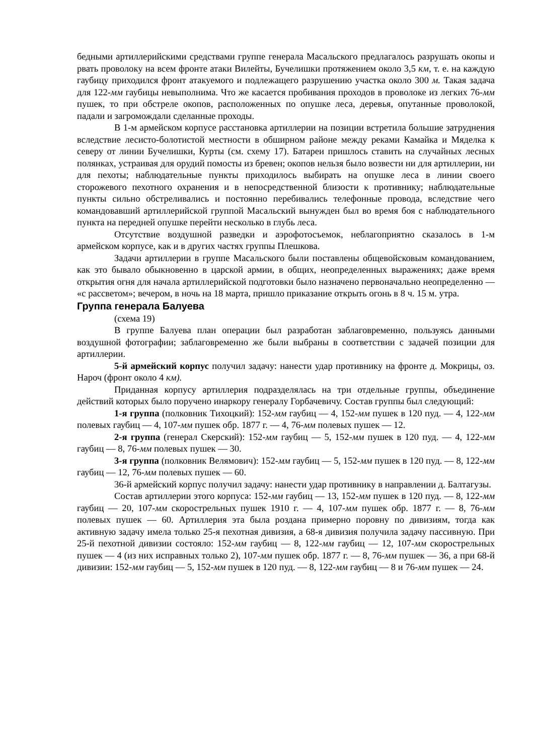бедными артиллерийскими средствами группе генерала Масальского предлагалось разрушать окопы и рвать проволоку на всем фронте атаки Вилейты, Бучелишки протяжением около 3,5 км, т. е. на каждую гаубицу приходился фронт атакуемого и подлежащего разрушению участка около 300 м. Такая задача для 122-мм гаубицы невыполнима. Что же касается пробивания проходов в проволоке из легких 76-мм пушек, то при обстреле окопов, расположенных по опушке леса, деревья, опутанные проволокой, падали и загромождали сделанные проходы.
В 1-м армейском корпусе расстановка артиллерии на позиции встретила большие затруднения вследствие лесисто-болотистой местности в обширном районе между реками Камайка и Мяделка к северу от линии Бучелишки, Курты (см. схему 17). Батареи пришлось ставить на случайных лесных полянках, устраивая для орудий помосты из бревен; окопов нельзя было возвести ни для артиллерии, ни для пехоты; наблюдательные пункты приходилось выбирать на опушке леса в линии своего сторожевого пехотного охранения и в непосредственной близости к противнику; наблюдательные пункты сильно обстреливались и постоянно перебивались телефонные провода, вследствие чего командовавший артиллерийской группой Масальский вынужден был во время боя с наблюдательного пункта на передней опушке перейти несколько в глубь леса.
Отсутствие воздушной разведки и аэрофотосъемок, неблагоприятно сказалось в 1-м армейском корпусе, как и в других частях группы Плешкова.
Задачи артиллерии в группе Масальского были поставлены общевойсковым командованием, как это бывало обыкновенно в царской армии, в общих, неопределенных выражениях; даже время открытия огня для начала артиллерийской подготовки было назначено первоначально неопределенно — «с рассветом»; вечером, в ночь на 18 марта, пришло приказание открыть огонь в 8 ч. 15 м. утра.
Группа генерала Балуева
(схема 19)
В группе Балуева план операции был разработан заблаговременно, пользуясь данными воздушной фотографии; заблаговременно же были выбраны в соответствии с задачей позиции для артиллерии.
5-й армейский корпус получил задачу: нанести удар противнику на фронте д. Мокрицы, оз. Нароч (фронт около 4 км).
Приданная корпусу артиллерия подразделялась на три отдельные группы, объединение действий которых было поручено инаркору генералу Горбачевичу. Состав группы был следующий:
1-я группа (полковник Тихоцкий): 152-мм гаубиц — 4, 152-мм пушек в 120 пуд. — 4, 122-мм полевых гаубиц — 4, 107-мм пушек обр. 1877 г. — 4, 76-мм полевых пушек — 12.
2-я группа (генерал Скерский): 152-мм гаубиц — 5, 152-мм пушек в 120 пуд. — 4, 122-мм гаубиц — 8, 76-мм полевых пушек — 30.
3-я группа (полковник Велямович): 152-мм гаубиц — 5, 152-мм пушек в 120 пуд. — 8, 122-мм гаубиц — 12, 76-мм полевых пушек — 60.
36-й армейский корпус получил задачу: нанести удар противнику в направлении д. Балтагузы.
Состав артиллерии этого корпуса: 152-мм гаубиц — 13, 152-мм пушек в 120 пуд. — 8, 122-мм гаубиц — 20, 107-мм скорострельных пушек 1910 г. — 4, 107-мм пушек обр. 1877 г. — 8, 76-мм полевых пушек — 60. Артиллерия эта была роздана примерно поровну по дивизиям, тогда как активную задачу имела только 25-я пехотная дивизия, а 68-я дивизия получила задачу пассивную. При 25-й пехотной дивизии состояло: 152-мм гаубиц — 8, 122-мм гаубиц — 12, 107-мм скорострельных пушек — 4 (из них исправных только 2), 107-мм пушек обр. 1877 г. — 8, 76-мм пушек — 36, а при 68-й дивизии: 152-мм гаубиц — 5, 152-мм пушек в 120 пуд. — 8, 122-мм гаубиц — 8 и 76-мм пушек — 24.